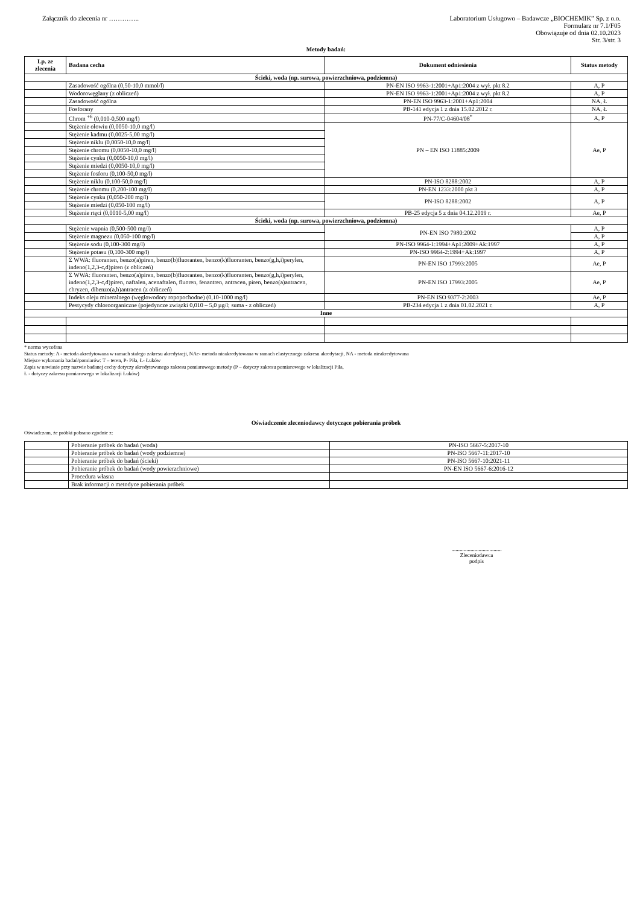Załącznik do zlecenia nr …………..
Laboratorium Usługowo – Badawcze „BIOCHEMIK” Sp. z o.o.
Formularz nr 7.1/F05
Obowiązuje od dnia 02.10.2023
Str. 3/str. 3
Metody badań:
| Lp. ze zlecenia | Badana cecha | Dokument odniesienia | Status metody |
| --- | --- | --- | --- |
| Ścieki, woda (np. surowa, powierzchniowa, podziemna) | | | |
| | Zasadowość ogólna (0,50-10,0 mmol/l) | PN-EN ISO 9963-1:2001+Ap1:2004 z wył. pkt 8.2 | A, P |
| | Wodorowęglany (z obliczeń) | PN-EN ISO 9963-1:2001+Ap1:2004 z wył. pkt 8.2 | A, P |
| | Zasadowość ogólna | PN-EN ISO 9963-1:2001+Ap1:2004 | NA, Ł |
| | Fosforany | PB-141 edycja 1 z dnia 15.02.2012 r. | NA, Ł |
| | Chrom <sup>+6</sup> (0,010-0,500 mg/l) | PN-77/C-04604/08<sup>*</sup> | A, P |
| | Stężenie ołowiu (0,0050-10,0 mg/l) | PN – EN ISO 11885:2009 | Ae, P |
| | Stężenie kadmu (0,0025-5,00 mg/l) | | |
| | Stężenie niklu (0,0050-10,0 mg/l) | | |
| | Stężenie chromu (0,0050-10,0 mg/l) | | |
| | Stężenie cynku (0,0050-10,0 mg/l) | | |
| | Stężenie miedzi (0,0050-10,0 mg/l) | | |
| | Stężenie fosforu (0,100-50,0 mg/l) | | |
| | Stężenie niklu (0,100-50,0 mg/l) | PN-ISO 8288:2002 | A, P |
| | Stężenie chromu (0,200-100 mg/l) | PN-EN 1233:2000 pkt 3 | A, P |
| | Stężenie cynku (0,050-200 mg/l) | PN-ISO 8288:2002 | A, P |
| | Stężenie miedzi (0,050-100 mg/l) | | |
| | Stężenie rtęci (0,0010-5,00 mg/l) | PB-25 edycja 5 z dnia 04.12.2019 r. | Ae, P |
| Ścieki, woda (np. surowa, powierzchniowa, podziemna) | | | |
| | Stężenie wapnia (0,500-500 mg/l) | PN-EN ISO 7980:2002 | A, P |
| | Stężenie magnezu (0,050-100 mg/l) | | A, P |
| | Stężenie sodu (0,100-300 mg/l) | PN-ISO 9964-1:1994+Ap1:2009+Ak:1997 | A, P |
| | Stężenie potasu (0,100-300 mg/l) | PN-ISO 9964-2:1994+Ak:1997 | A, P |
| | Σ WWA: fluoranten, benzo(a)piren, benzo(b)fluoranten, benzo(k)fluoranten, benzo(g,h,i)perylen, indeno(1,2,3-c,d)piren (z obliczeń) | PN-EN ISO 17993:2005 | Ae, P |
| | Σ WWA: fluoranten, benzo(a)piren, benzo(b)fluoranten, benzo(k)fluoranten, benzo(g,h,i)perylen, indeno(1,2,3-c,d)piren, naftalen, acenaftalen, fluoren, fenantren, antracen, piren, benzo(a)antracen, chryzen, dibenzo(a,h)antracen (z obliczeń) | PN-EN ISO 17993:2005 | Ae, P |
| | Indeks oleju mineralnego (węglowodory ropopochodne) (0,10-1000 mg/l) | PN-EN ISO 9377-2:2003 | Ae, P |
| | Pestycydy chloroorganiczne (pojedyncze związki 0,010 – 5,0 µg/l; suma - z obliczeń) | PB-234 edycja 1 z dnia 01.02.2021 r. | A, P |
| Inne | | | |
* norma wycofana
Status metody: A - metoda akredytowana w ramach stałego zakresu akredytacji, NAe- metoda nieakredytowana w ramach elastycznego zakresu akredytacji, NA - metoda nieakredytowana
Miejsce wykonania badań/pomiarów: T – teren, P- Piła, Ł- Łuków
Zapis w nawiasie przy nazwie badanej cechy dotyczy akredytowanego zakresu pomiarowego metody (P – dotyczy zakresu pomiarowego w lokalizacji Piła,
Ł - dotyczy zakresu pomiarowego w lokalizacji Łuków)
Oświadczenie zleceniodawcy dotyczące pobierania próbek
Oświadczam, że próbki pobrano zgodnie z:
| | Pobieranie próbek do badań (woda) | PN-ISO 5667-5:2017-10 |
| | Pobieranie próbek do badań (wody podziemne) | PN-ISO 5667-11:2017-10 |
| | Pobieranie próbek do badań (ścieki) | PN-ISO 5667-10:2021-11 |
| | Pobieranie próbek do badań (wody powierzchniowe) | PN-EN ISO 5667-6:2016-12 |
| | Procedura własna | |
| | Brak informacji o metodyce pobierania próbek | |
.....................................
Zleceniodawca
podpis